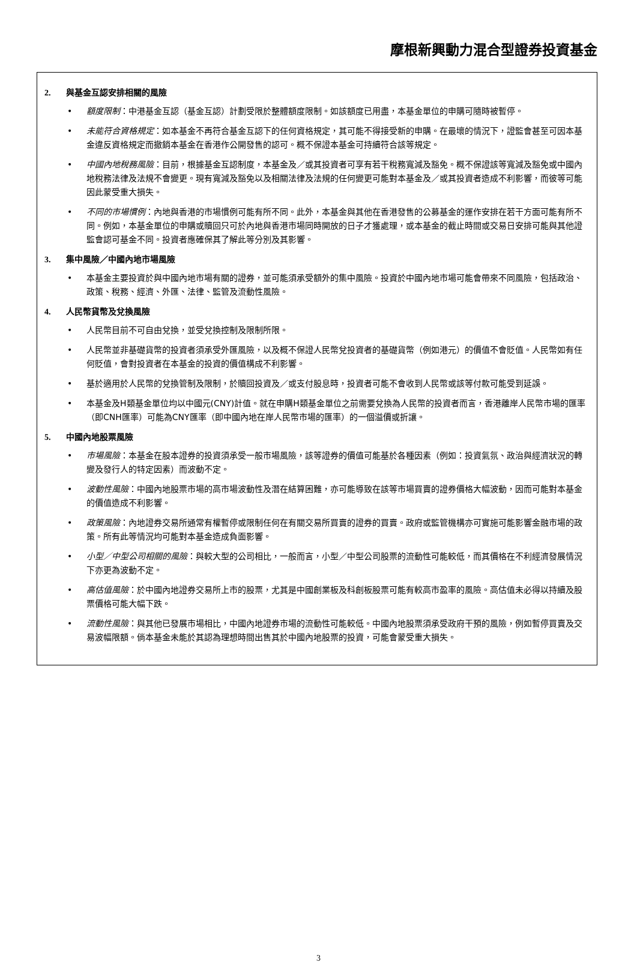摩根新興動力混合型證券投資基金
2. 與基金互認安排相關的風險
• 額度限制：中港基金互認（基金互認）計劃受限於整體額度限制。如該額度已用盡，本基金單位的申購可隨時被暫停。
• 未能符合資格規定：如本基金不再符合基金互認下的任何資格規定，其可能不得接受新的申購。在最壞的情況下，證監會甚至可因本基金違反資格規定而撤銷本基金在香港作公開發售的認可。概不保證本基金可持續符合該等規定。
• 中國內地稅務風險：目前，根據基金互認制度，本基金及／或其投資者可享有若干稅務寬減及豁免。概不保證該等寬減及豁免或中國內地稅務法律及法規不會變更。現有寬減及豁免以及相關法律及法規的任何變更可能對本基金及／或其投資者造成不利影響，而彼等可能因此蒙受重大損失。
• 不同的市場慣例：內地與香港的市場慣例可能有所不同。此外，本基金與其他在香港發售的公募基金的運作安排在若干方面可能有所不同。例如，本基金單位的申購或贖回只可於內地與香港市場同時開放的日子才獲處理，或本基金的截止時間或交易日安排可能與其他證監會認可基金不同。投資者應確保其了解此等分別及其影響。
3. 集中風險／中國內地市場風險
• 本基金主要投資於與中國內地市場有關的證券，並可能須承受額外的集中風險。投資於中國內地市場可能會帶來不同風險，包括政治、政策、稅務、經濟、外匯、法律、監管及流動性風險。
4. 人民幣貨幣及兌換風險
• 人民幣目前不可自由兌換，並受兌換控制及限制所限。
• 人民幣並非基礎貨幣的投資者須承受外匯風險，以及概不保證人民幣兌投資者的基礎貨幣（例如港元）的價值不會貶值。人民幣如有任何貶值，會對投資者在本基金的投資的價值構成不利影響。
• 基於適用於人民幣的兌換管制及限制，於贖回投資及／或支付股息時，投資者可能不會收到人民幣或該等付款可能受到延誤。
• 本基金及H類基金單位均以中國元(CNY)計值。就在申購H類基金單位之前需要兌換為人民幣的投資者而言，香港離岸人民幣市場的匯率（即CNH匯率）可能為CNY匯率（即中國內地在岸人民幣市場的匯率）的一個溢價或折讓。
5. 中國內地股票風險
• 市場風險：本基金在股本證券的投資須承受一般市場風險，該等證券的價值可能基於各種因素（例如：投資氣氛、政治與經濟狀況的轉變及發行人的特定因素）而波動不定。
• 波動性風險：中國內地股票市場的高市場波動性及潛在結算困難，亦可能導致在該等市場買賣的證券價格大幅波動，因而可能對本基金的價值造成不利影響。
• 政策風險：內地證券交易所通常有權暫停或限制任何在有關交易所買賣的證券的買賣。政府或監管機構亦可實施可能影響金融市場的政策。所有此等情況均可能對本基金造成負面影響。
• 小型／中型公司相關的風險：與較大型的公司相比，一般而言，小型／中型公司股票的流動性可能較低，而其價格在不利經濟發展情況下亦更為波動不定。
• 高估值風險：於中國內地證券交易所上市的股票，尤其是中國創業板及科創板股票可能有較高市盈率的風險。高估值未必得以持續及股票價格可能大幅下跌。
• 流動性風險：與其他已發展市場相比，中國內地證券市場的流動性可能較低。中國內地股票須承受政府干預的風險，例如暫停買賣及交易波幅限額。倘本基金未能於其認為理想時間出售其於中國內地股票的投資，可能會蒙受重大損失。
3